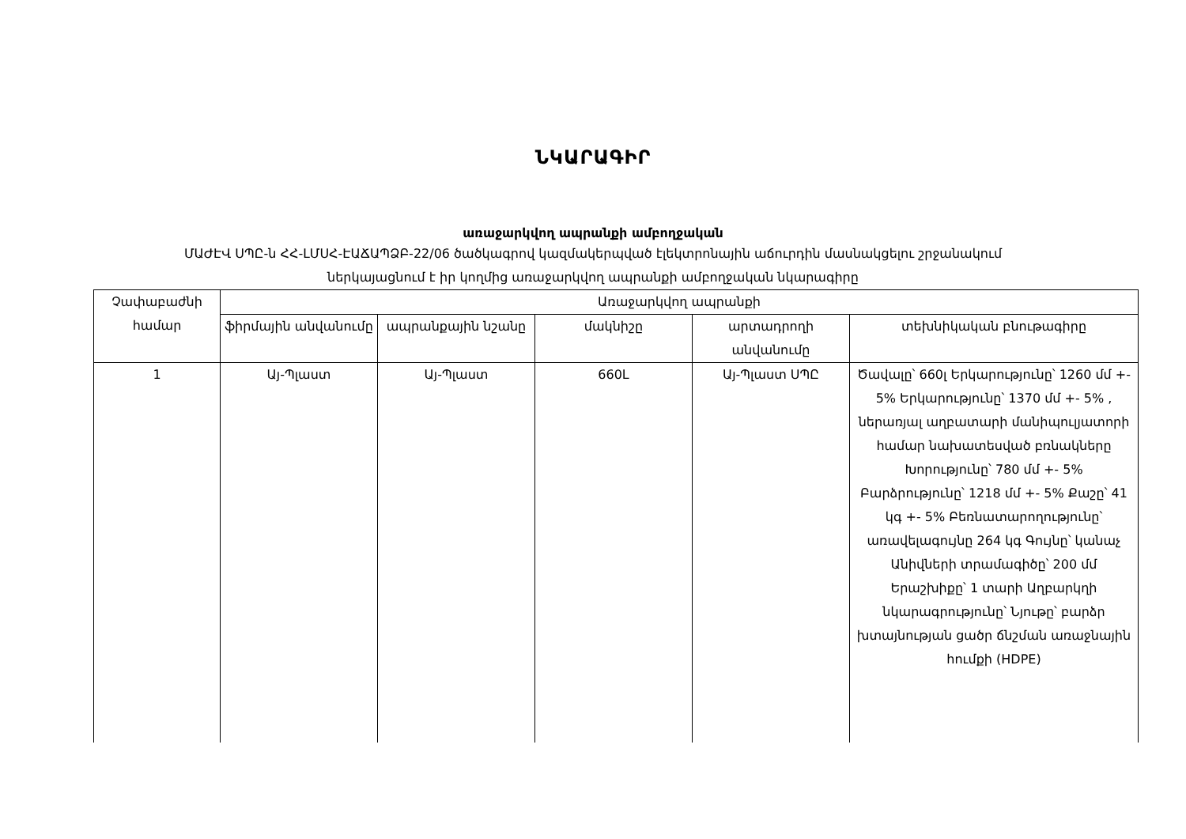ՆԿԱՐԱԳԻՐ
առաջարկվող ապրանքի ամբողջական
ՄԱԺԷՎ ՍՊԸ-ն ՀՀ-ԼՄՍՀ-ԷԱՃԱՊՁԲ-22/06 ծածկագրով կազմակերպված էլեկտրոնային աճուրդին մասնակցելու շրջանակում
ներկայացնում է իր կողմից առաջարկվող ապրանքի ամբողջական նկարագիրը
| Չափաբաժնի համար | Առաջարկվող ապրանքի | | | | |
| --- | --- | --- | --- | --- | --- |
| | ֆիրմային անվանումը | ապրանքային նշանը | մակնիշը | արտադրողի անվանումը | տեխնիկական բնութագիրը |
| 1 | Այ-Պլաստ | Այ-Պլաստ | 660L | Այ-Պլաստ ՍՊԸ | Ծավալը՝ 660լ Երկարությունը՝ 1260 մմ +- 5% Երկարությունը՝ 1370 մմ +- 5% , ներառյալ աղբատարի մանիպուլյատորի համար նախատեսված բռնակները Խորությունը՝ 780 մմ +- 5% Բարձրությունը՝ 1218 մմ +- 5% Քաշը՝ 41 կգ +- 5% Բեռնատարողությունը՝ առավելագույնը 264 կգ Գույնը՝ կանաչ Անիվների տրամագիծը՝ 200 մմ Երաշխիքը՝ 1 տարի Աղբարկղի նկարագրությունը՝ Նյութը՝ բարձր խտայնության ցածր ճնշման առաջնային հումքի (HDPE) |